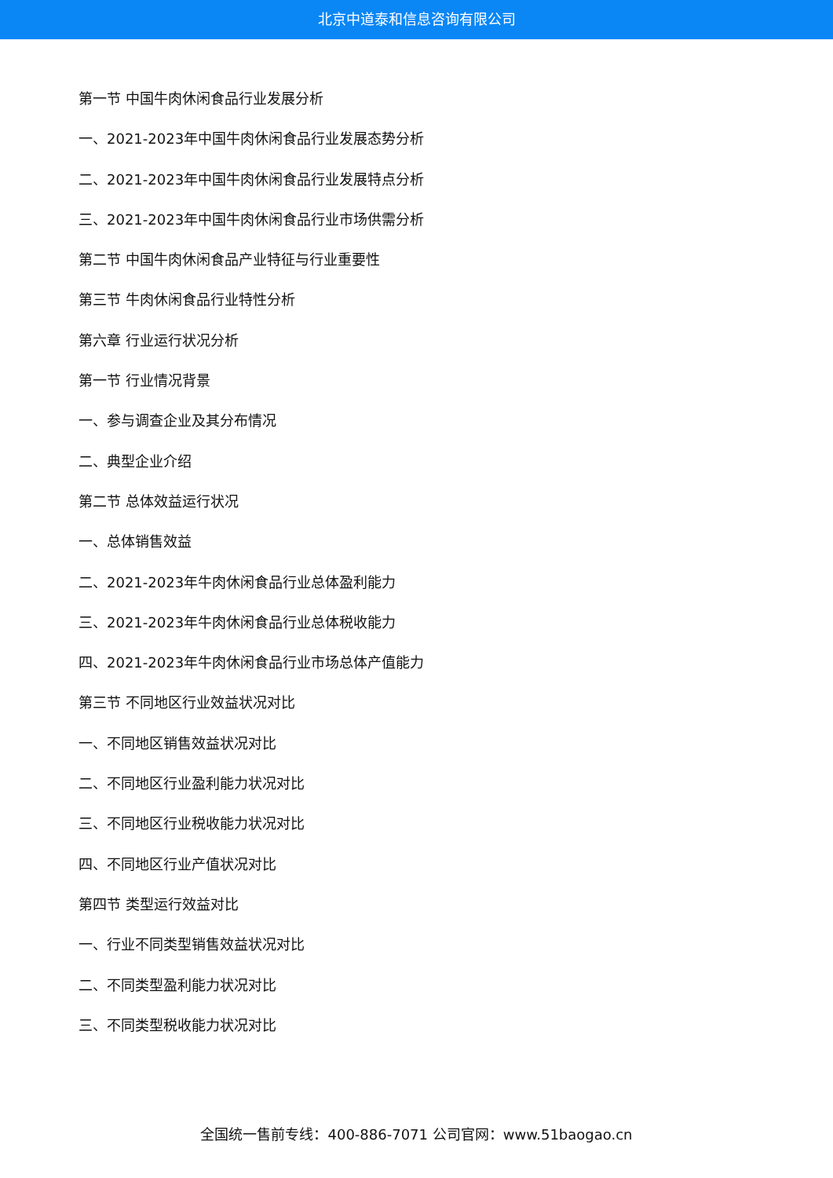北京中道泰和信息咨询有限公司
第一节 中国牛肉休闲食品行业发展分析
一、2021-2023年中国牛肉休闲食品行业发展态势分析
二、2021-2023年中国牛肉休闲食品行业发展特点分析
三、2021-2023年中国牛肉休闲食品行业市场供需分析
第二节 中国牛肉休闲食品产业特征与行业重要性
第三节 牛肉休闲食品行业特性分析
第六章 行业运行状况分析
第一节 行业情况背景
一、参与调查企业及其分布情况
二、典型企业介绍
第二节 总体效益运行状况
一、总体销售效益
二、2021-2023年牛肉休闲食品行业总体盈利能力
三、2021-2023年牛肉休闲食品行业总体税收能力
四、2021-2023年牛肉休闲食品行业市场总体产值能力
第三节 不同地区行业效益状况对比
一、不同地区销售效益状况对比
二、不同地区行业盈利能力状况对比
三、不同地区行业税收能力状况对比
四、不同地区行业产值状况对比
第四节 类型运行效益对比
一、行业不同类型销售效益状况对比
二、不同类型盈利能力状况对比
三、不同类型税收能力状况对比
全国统一售前专线：400-886-7071 公司官网：www.51baogao.cn